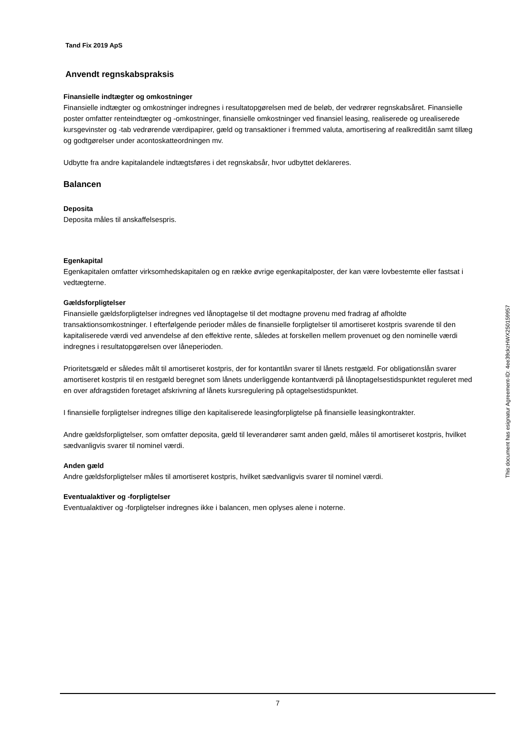Tand Fix 2019 ApS
Anvendt regnskabspraksis
Finansielle indtægter og omkostninger
Finansielle indtægter og omkostninger indregnes i resultatopgørelsen med de beløb, der vedrører regnskabsåret. Finansielle poster omfatter renteindtægter og -omkostninger, finansielle omkostninger ved finansiel leasing, realiserede og urealiserede kursgevinster og -tab vedrørende værdipapirer, gæld og transaktioner i fremmed valuta, amortisering af realkreditlån samt tillæg og godtgørelser under acontoskatteordningen mv.
Udbytte fra andre kapitalandele indtægtsføres i det regnskabsår, hvor udbyttet deklareres.
Balancen
Deposita
Deposita måles til anskaffelsespris.
Egenkapital
Egenkapitalen omfatter virksomhedskapitalen og en række øvrige egenkapitalposter, der kan være lovbestemte eller fastsat i vedtægterne.
Gældsforpligtelser
Finansielle gældsforpligtelser indregnes ved lånoptagelse til det modtagne provenu med fradrag af afholdte transaktionsomkostninger. I efterfølgende perioder måles de finansielle forpligtelser til amortiseret kostpris svarende til den kapitaliserede værdi ved anvendelse af den effektive rente, således at forskellen mellem provenuet og den nominelle værdi indregnes i resultatopgørelsen over låneperioden.
Prioritetsgæld er således målt til amortiseret kostpris, der for kontantlån svarer til lånets restgæld. For obligationslån svarer amortiseret kostpris til en restgæld beregnet som lånets underliggende kontantværdi på lånoptagelsestidspunktet reguleret med en over afdragstiden foretaget afskrivning af lånets kursregulering på optagelsestidspunktet.
I finansielle forpligtelser indregnes tillige den kapitaliserede leasingforpligtelse på finansielle leasingkontrakter.
Andre gældsforpligtelser, som omfatter deposita, gæld til leverandører samt anden gæld, måles til amortiseret kostpris, hvilket sædvanligvis svarer til nominel værdi.
Anden gæld
Andre gældsforpligtelser måles til amortiseret kostpris, hvilket sædvanligvis svarer til nominel værdi.
Eventualaktiver og -forpligtelser
Eventualaktiver og -forpligtelser indregnes ikke i balancen, men oplyses alene i noterne.
This document has esignatur Agreement-ID: 4ee39ckzHWX250159957
7